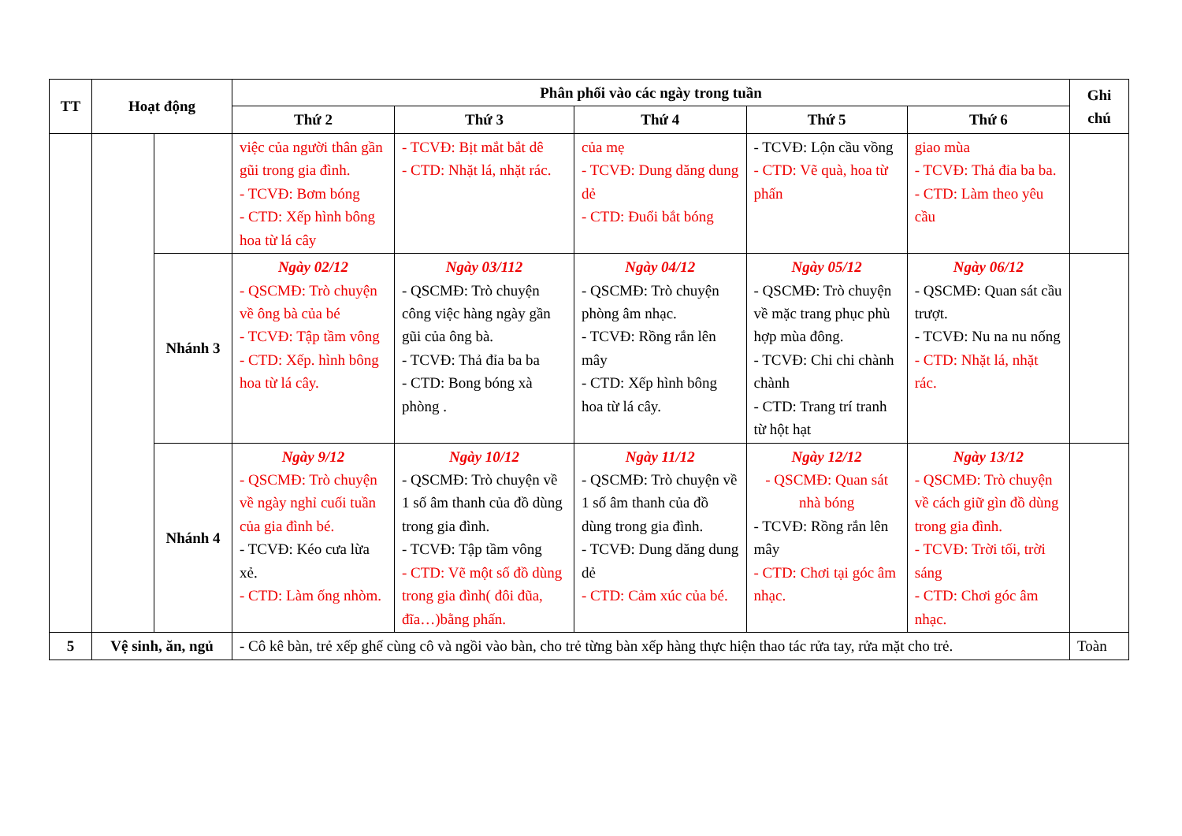| TT | Hoạt động | | Phân phối vào các ngày trong tuần | | | | | Ghi chú |
| --- | --- | --- | --- | --- | --- | --- | --- | --- |
| | | | Thứ 2 | Thứ 3 | Thứ 4 | Thứ 5 | Thứ 6 | |
| | | | việc của người thân gần gũi trong gia đình. - TCVĐ: Bơm bóng - CTD: Xếp hình bông hoa từ lá cây | - TCVĐ: Bịt mắt bắt dê - CTD: Nhặt lá, nhặt rác. | của mẹ - TCVĐ: Dung dăng dung dẻ - CTD: Đuổi bắt bóng | - TCVĐ: Lộn cầu vồng - CTD: Vẽ quà, hoa từ phấn | giao mùa - TCVĐ: Thả đỉa ba ba. - CTD: Làm theo yêu cầu | |
| | | Nhánh 3 | Ngày 02/12 - QSCMĐ: Trò chuyện về ông bà của bé - TCVĐ: Tập tầm vông - CTD: Xếp. hình bông hoa từ lá cây. | Ngày 03/112 - QSCMĐ: Trò chuyện công việc hàng ngày gần gũi của ông bà. - TCVĐ: Thả đỉa ba ba - CTD: Bong bóng xà phòng . | Ngày 04/12 - QSCMĐ: Trò chuyện phòng âm nhạc. - TCVĐ: Rồng rắn lên mây - CTD: Xếp hình bông hoa từ lá cây. | Ngày 05/12 - QSCMĐ: Trò chuyện về mặc trang phục phù hợp mùa đông. - TCVĐ: Chi chi chành chành - CTD: Trang trí tranh từ hột hạt | Ngày 06/12 - QSCMĐ: Quan sát cầu trượt. - TCVĐ: Nu na nu nống - CTD: Nhặt lá, nhặt rác. | |
| | | Nhánh 4 | Ngày 9/12 - QSCMĐ: Trò chuyện về ngày nghỉ cuối tuần của gia đình bé. - TCVĐ: Kéo cưa lừa xẻ. - CTD: Làm ống nhòm. | Ngày 10/12 - QSCMĐ: Trò chuyện về 1 số âm thanh của đồ dùng trong gia đình. - TCVĐ: Tập tầm vông - CTD: Vẽ một số đồ dùng trong gia đình( đôi đũa, đĩa…)bằng phấn. | Ngày 11/12 - QSCMĐ: Trò chuyện về 1 số âm thanh của đồ dùng trong gia đình. - TCVĐ: Dung dăng dung dẻ - CTD: Cảm xúc của bé. | Ngày 12/12 - QSCMĐ: Quan sát nhà bóng - TCVĐ: Rồng rắn lên mây - CTD: Chơi tại góc âm nhạc. | Ngày 13/12 - QSCMĐ: Trò chuyện về cách giữ gìn đồ dùng trong gia đình. - TCVĐ: Trời tối, trời sáng - CTD: Chơi góc âm nhạc. | |
| 5 | Vệ sinh, ăn, ngủ | | - Cô kê bàn, trẻ xếp ghế cùng cô và ngồi vào bàn, cho trẻ từng bàn xếp hàng thực hiện thao tác rửa tay, rửa mặt cho trẻ. | | | | | Toàn |